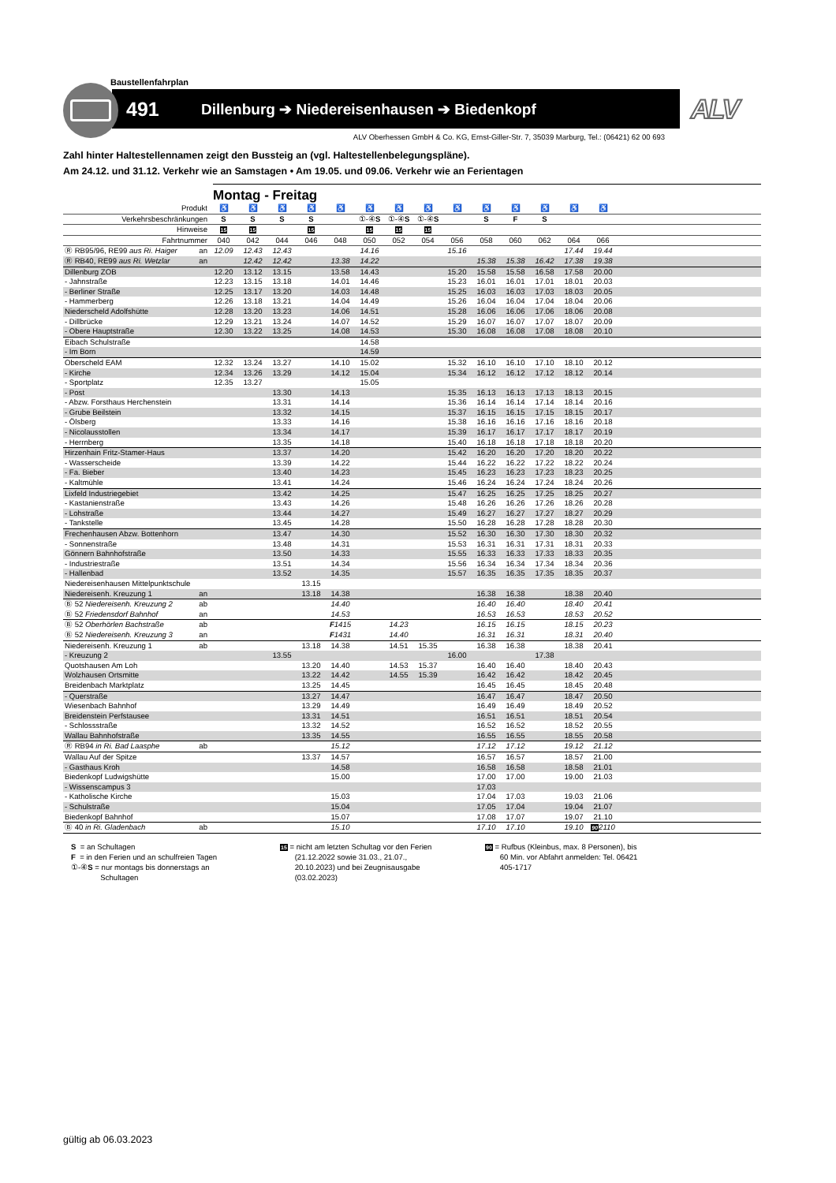Baustellenfahrplan
491
Dillenburg ➔ Niedereisenhausen ➔ Biedenkopf
ALV
ALV Oberhessen GmbH & Co. KG, Ernst-Giller-Str. 7, 35039 Marburg, Tel.: (06421) 62 00 693
Zahl hinter Haltestellennamen zeigt den Bussteig an (vgl. Haltestellenbelegungspläne).
Am 24.12. und 31.12. Verkehr wie an Samstagen • Am 19.05. und 09.06. Verkehr wie an Ferientagen
Montag - Freitag
| Produkt | | ♿ | ♿ | ♿ | ♿ | ♿ | ♿ | ♿ | ♿ | ♿ | ♿ | ♿ | ♿ | ♿ | ♿ | |
| --- | --- | --- | --- | --- | --- | --- | --- | --- | --- | --- | --- | --- | --- | --- | --- | --- |
| Verkehrsbeschränkungen | | S | S | S | S | | ①-④ S | ①-④ S | ①-④ S | | S | F | S | | | |
| Hinweise | | 15 | 15 | | 15 | | 15 | 15 | 15 | | | | | | | |
| Fahrtnummer | | 040 | 042 | 044 | 046 | 048 | 050 | 052 | 054 | 056 | 058 | 060 | 062 | 064 | 066 | |
| Ⓡ RB95/96, RE99 aus Ri. Haiger | an | 12.09 | 12.43 | 12.43 | | | 14.16 | | | 15.16 | | | | 17.44 | 19.44 | |
| Ⓡ RB40, RE99 aus Ri. Wetzlar | an | | 12.42 | 12.42 | | 13.38 | 14.22 | | | | 15.38 | 15.38 | 16.42 | 17.38 | 19.38 | |
| Dillenburg ZOB | | 12.20 | 13.12 | 13.15 | | 13.58 | 14.43 | | | 15.20 | 15.58 | 15.58 | 16.58 | 17.58 | 20.00 | |
| - Jahnstraße | | 12.23 | 13.15 | 13.18 | | 14.01 | 14.46 | | | 15.23 | 16.01 | 16.01 | 17.01 | 18.01 | 20.03 | |
| - Berliner Straße | | 12.25 | 13.17 | 13.20 | | 14.03 | 14.48 | | | 15.25 | 16.03 | 16.03 | 17.03 | 18.03 | 20.05 | |
| - Hammerberg | | 12.26 | 13.18 | 13.21 | | 14.04 | 14.49 | | | 15.26 | 16.04 | 16.04 | 17.04 | 18.04 | 20.06 | |
| Niederscheld Adolfshütte | | 12.28 | 13.20 | 13.23 | | 14.06 | 14.51 | | | 15.28 | 16.06 | 16.06 | 17.06 | 18.06 | 20.08 | |
| - Dillbrücke | | 12.29 | 13.21 | 13.24 | | 14.07 | 14.52 | | | 15.29 | 16.07 | 16.07 | 17.07 | 18.07 | 20.09 | |
| - Obere Hauptstraße | | 12.30 | 13.22 | 13.25 | | 14.08 | 14.53 | | | 15.30 | 16.08 | 16.08 | 17.08 | 18.08 | 20.10 | |
| Eibach Schulstraße | | | | | | | 14.58 | | | | | | | | | |
| - Im Born | | | | | | | 14.59 | | | | | | | | | |
| Oberscheld EAM | | 12.32 | 13.24 | 13.27 | | 14.10 | 15.02 | | | 15.32 | 16.10 | 16.10 | 17.10 | 18.10 | 20.12 | |
| - Kirche | | 12.34 | 13.26 | 13.29 | | 14.12 | 15.04 | | | 15.34 | 16.12 | 16.12 | 17.12 | 18.12 | 20.14 | |
| - Sportplatz | | 12.35 | 13.27 | | | | 15.05 | | | | | | | | | |
| - Post | | | | 13.30 | | 14.13 | | | | 15.35 | 16.13 | 16.13 | 17.13 | 18.13 | 20.15 | |
| - Abzw. Forsthaus Herchenstein | | | | 13.31 | | 14.14 | | | | 15.36 | 16.14 | 16.14 | 17.14 | 18.14 | 20.16 | |
| - Grube Beilstein | | | | 13.32 | | 14.15 | | | | 15.37 | 16.15 | 16.15 | 17.15 | 18.15 | 20.17 | |
| - Ölsberg | | | | 13.33 | | 14.16 | | | | 15.38 | 16.16 | 16.16 | 17.16 | 18.16 | 20.18 | |
| - Nicolausstollen | | | | 13.34 | | 14.17 | | | | 15.39 | 16.17 | 16.17 | 17.17 | 18.17 | 20.19 | |
| - Herrnberg | | | | 13.35 | | 14.18 | | | | 15.40 | 16.18 | 16.18 | 17.18 | 18.18 | 20.20 | |
| Hirzenhain Fritz-Stamer-Haus | | | | 13.37 | | 14.20 | | | | 15.42 | 16.20 | 16.20 | 17.20 | 18.20 | 20.22 | |
| - Wasserscheide | | | | 13.39 | | 14.22 | | | | 15.44 | 16.22 | 16.22 | 17.22 | 18.22 | 20.24 | |
| - Fa. Bieber | | | | 13.40 | | 14.23 | | | | 15.45 | 16.23 | 16.23 | 17.23 | 18.23 | 20.25 | |
| - Kaltmühle | | | | 13.41 | | 14.24 | | | | 15.46 | 16.24 | 16.24 | 17.24 | 18.24 | 20.26 | |
| Lixfeld Industriegebiet | | | | 13.42 | | 14.25 | | | | 15.47 | 16.25 | 16.25 | 17.25 | 18.25 | 20.27 | |
| - Kastanienstraße | | | | 13.43 | | 14.26 | | | | 15.48 | 16.26 | 16.26 | 17.26 | 18.26 | 20.28 | |
| - Lohstraße | | | | 13.44 | | 14.27 | | | | 15.49 | 16.27 | 16.27 | 17.27 | 18.27 | 20.29 | |
| - Tankstelle | | | | 13.45 | | 14.28 | | | | 15.50 | 16.28 | 16.28 | 17.28 | 18.28 | 20.30 | |
| Frechenhausen Abzw. Bottenhorn | | | | 13.47 | | 14.30 | | | | 15.52 | 16.30 | 16.30 | 17.30 | 18.30 | 20.32 | |
| - Sonnenstraße | | | | 13.48 | | 14.31 | | | | 15.53 | 16.31 | 16.31 | 17.31 | 18.31 | 20.33 | |
| Gönnern Bahnhofstraße | | | | 13.50 | | 14.33 | | | | 15.55 | 16.33 | 16.33 | 17.33 | 18.33 | 20.35 | |
| - Industriestraße | | | | 13.51 | | 14.34 | | | | 15.56 | 16.34 | 16.34 | 17.34 | 18.34 | 20.36 | |
| - Hallenbad | | | | 13.52 | | 14.35 | | | | 15.57 | 16.35 | 16.35 | 17.35 | 18.35 | 20.37 | |
| Niedereisenhausen Mittelpunktschule | | | | | 13.15 | | | | | | | | | | | |
| Niedereisenh. Kreuzung 1 | an | | | | 13.18 | 14.38 | | | | | 16.38 | 16.38 | | 18.38 | 20.40 | |
| Ⓑ 52 Niedereisenh. Kreuzung 2 | ab | | | | | 14.40 | | | | | 16.40 | 16.40 | | 18.40 | 20.41 | |
| Ⓑ 52 Friedensdorf Bahnhof | an | | | | | 14.53 | | | | | 16.53 | 16.53 | | 18.53 | 20.52 | |
| Ⓑ 52 Oberhörlen Bachstraße | ab | | | | | F 1415 | | 14.23 | | | 16.15 | 16.15 | | 18.15 | 20.23 | |
| Ⓑ 52 Niedereisenh. Kreuzung 3 | an | | | | | F 1431 | | 14.40 | | | 16.31 | 16.31 | | 18.31 | 20.40 | |
| Niedereisenh. Kreuzung 1 | ab | | | | 13.18 | 14.38 | | 14.51 | 15.35 | | 16.38 | 16.38 | | 18.38 | 20.41 | |
| - Kreuzung 2 | | | | 13.55 | | | | | | 16.00 | | | 17.38 | | | |
| Quotshausen Am Loh | | | | | 13.20 | 14.40 | | 14.53 | 15.37 | | 16.40 | 16.40 | | 18.40 | 20.43 | |
| Wolzhausen Ortsmitte | | | | | 13.22 | 14.42 | | 14.55 | 15.39 | | 16.42 | 16.42 | | 18.42 | 20.45 | |
| Breidenbach Marktplatz | | | | | 13.25 | 14.45 | | | | | 16.45 | 16.45 | | 18.45 | 20.48 | |
| - Querstraße | | | | | 13.27 | 14.47 | | | | | 16.47 | 16.47 | | 18.47 | 20.50 | |
| Wiesenbach Bahnhof | | | | | 13.29 | 14.49 | | | | | 16.49 | 16.49 | | 18.49 | 20.52 | |
| Breidenstein Perfstausee | | | | | 13.31 | 14.51 | | | | | 16.51 | 16.51 | | 18.51 | 20.54 | |
| - Schlossstraße | | | | | 13.32 | 14.52 | | | | | 16.52 | 16.52 | | 18.52 | 20.55 | |
| Wallau Bahnhofstraße | | | | | 13.35 | 14.55 | | | | | 16.55 | 16.55 | | 18.55 | 20.58 | |
| Ⓡ RB94 in Ri. Bad Laasphe | ab | | | | | 15.12 | | | | | 17.12 | 17.12 | | 19.12 | 21.12 | |
| Wallau Auf der Spitze | | | | | 13.37 | 14.57 | | | | | 16.57 | 16.57 | | 18.57 | 21.00 | |
| - Gasthaus Kroh | | | | | | 14.58 | | | | | 16.58 | 16.58 | | 18.58 | 21.01 | |
| Biedenkopf Ludwigshütte | | | | | | 15.00 | | | | | 17.00 | 17.00 | | 19.00 | 21.03 | |
| - Wissenscampus 3 | | | | | | | | | | | 17.03 | | | | | |
| - Katholische Kirche | | | | | | 15.03 | | | | | 17.04 | 17.03 | | 19.03 | 21.06 | |
| - Schulstraße | | | | | | 15.04 | | | | | 17.05 | 17.04 | | 19.04 | 21.07 | |
| Biedenkopf Bahnhof | | | | | | 15.07 | | | | | 17.08 | 17.07 | | 19.07 | 21.10 | |
| Ⓑ 40 in Ri. Gladenbach | ab | | | | | 15.10 | | | | | 17.10 | 17.10 | | 19.10 | 90 2110 | |
S = an Schultagen
F = in den Ferien und an schulfreien Tagen
①-④S = nur montags bis donnerstags an
Schultagen
15 = nicht am letzten Schultag vor den Ferien
(21.12.2022 sowie 31.03., 21.07.,
20.10.2023) und bei Zeugnisausgabe
(03.02.2023)
90 = Rufbus (Kleinbus, max. 8 Personen), bis
60 Min. vor Abfahrt anmelden: Tel. 06421
405-1717
gültig ab 06.03.2023